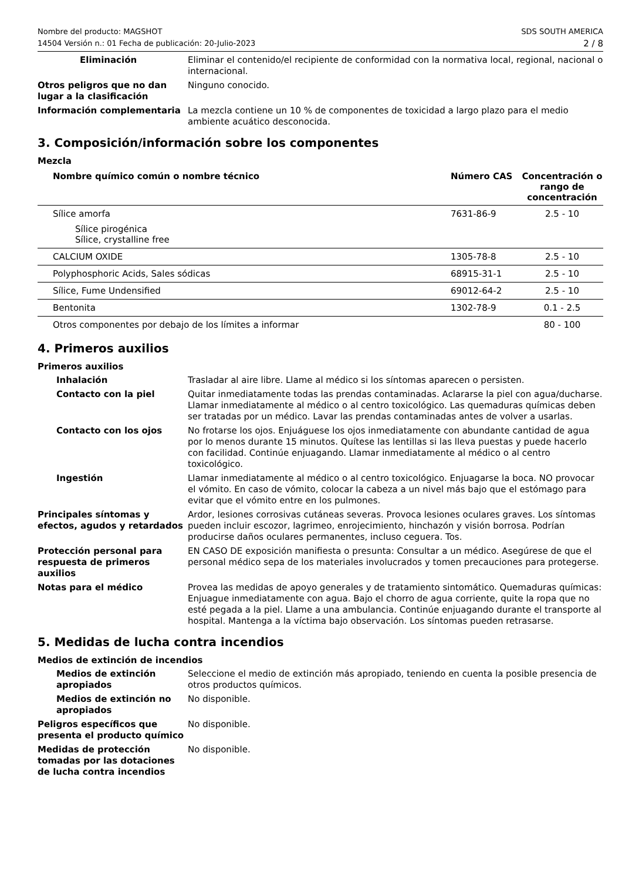Nombre del producto: MAGSHOT
14504 Versión n.: 01 Fecha de publicación: 20-Julio-2023
SDS SOUTH AMERICA
2 / 8
Eliminación Eliminar el contenido/el recipiente de conformidad con la normativa local, regional, nacional o internacional.
Otros peligros que no dan lugar a la clasificación
Ninguno conocido.
Información complementaria La mezcla contiene un 10 % de componentes de toxicidad a largo plazo para el medio ambiente acuático desconocida.
3. Composición/información sobre los componentes
Mezcla
| Nombre químico común o nombre técnico | Número CAS | Concentración o rango de concentración |
| --- | --- | --- |
| Sílice amorfa Sílice pirogénica Sílice, crystalline free | 7631-86-9 | 2.5 - 10 |
| CALCIUM OXIDE | 1305-78-8 | 2.5 - 10 |
| Polyphosphoric Acids, Sales sódicas | 68915-31-1 | 2.5 - 10 |
| Sílice, Fume Undensified | 69012-64-2 | 2.5 - 10 |
| Bentonita | 1302-78-9 | 0.1 - 2.5 |
| Otros componentes por debajo de los límites a informar | | 80 - 100 |
4. Primeros auxilios
Primeros auxilios
Inhalación Trasladar al aire libre. Llame al médico si los síntomas aparecen o persisten.
Contacto con la piel Quitar inmediatamente todas las prendas contaminadas. Aclararse la piel con agua/ducharse. Llamar inmediatamente al médico o al centro toxicológico. Las quemaduras químicas deben ser tratadas por un médico. Lavar las prendas contaminadas antes de volver a usarlas.
Contacto con los ojos No frotarse los ojos. Enjuáguese los ojos inmediatamente con abundante cantidad de agua por lo menos durante 15 minutos. Quítese las lentillas si las lleva puestas y puede hacerlo con facilidad. Continúe enjuagando. Llamar inmediatamente al médico o al centro toxicológico.
Ingestión Llamar inmediatamente al médico o al centro toxicológico. Enjuagarse la boca. NO provocar el vómito. En caso de vómito, colocar la cabeza a un nivel más bajo que el estómago para evitar que el vómito entre en los pulmones.
Principales síntomas y efectos, agudos y retardados
Ardor, lesiones corrosivas cutáneas severas. Provoca lesiones oculares graves. Los síntomas pueden incluir escozor, lagrimeo, enrojecimiento, hinchazón y visión borrosa. Podrían producirse daños oculares permanentes, incluso ceguera. Tos.
Protección personal para respuesta de primeros auxilios
EN CASO DE exposición manifiesta o presunta: Consultar a un médico. Asegúrese de que el personal médico sepa de los materiales involucrados y tomen precauciones para protegerse.
Notas para el médico Provea las medidas de apoyo generales y de tratamiento sintomático. Quemaduras químicas: Enjuague inmediatamente con agua. Bajo el chorro de agua corriente, quite la ropa que no esté pegada a la piel. Llame a una ambulancia. Continúe enjuagando durante el transporte al hospital. Mantenga a la víctima bajo observación. Los síntomas pueden retrasarse.
5. Medidas de lucha contra incendios
Medios de extinción de incendios
Medios de extinción apropiados
Seleccione el medio de extinción más apropiado, teniendo en cuenta la posible presencia de otros productos químicos.
Medios de extinción no apropiados
No disponible.
Peligros específicos que presenta el producto químico
No disponible.
Medidas de protección tomadas por las dotaciones de lucha contra incendios
No disponible.